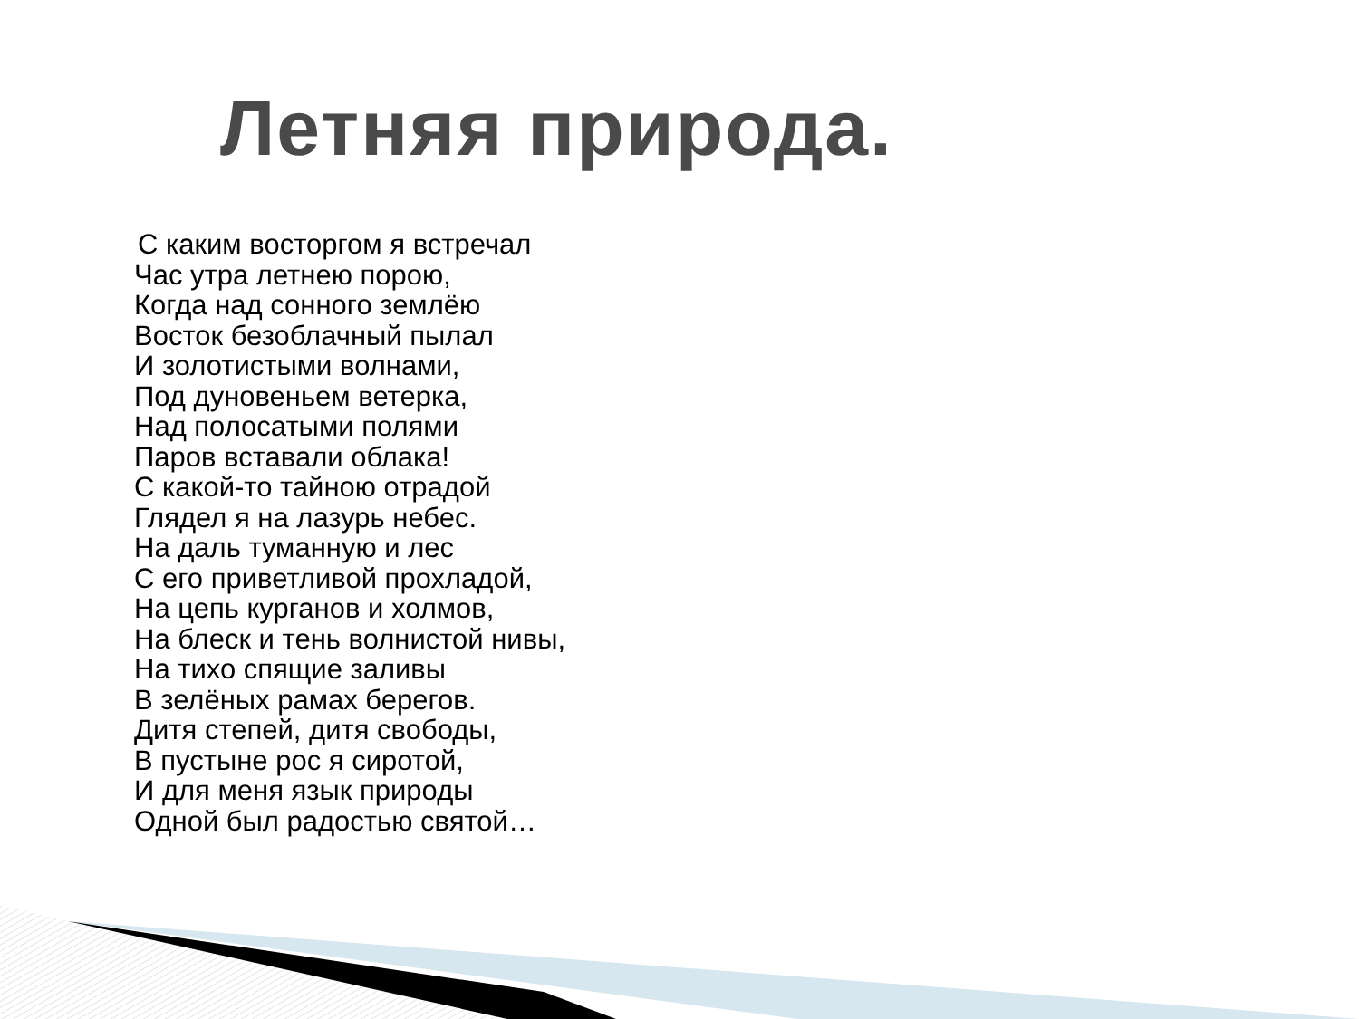Летняя природа.
С каким восторгом я встречал
Час утра летнею порою,
Когда над сонного землёю
Восток безоблачный пылал
И золотистыми волнами,
Под дуновеньем ветерка,
Над полосатыми полями
Паров вставали облака!
С какой-то тайною отрадой
Глядел я на лазурь небес.
На даль туманную и лес
С его приветливой прохладой,
На цепь курганов и холмов,
На блеск и тень волнистой нивы,
На тихо спящие заливы
В зелёных рамах берегов.
Дитя степей, дитя свободы,
В пустыне рос я сиротой,
И для меня язык природы
Одной был радостью святой…